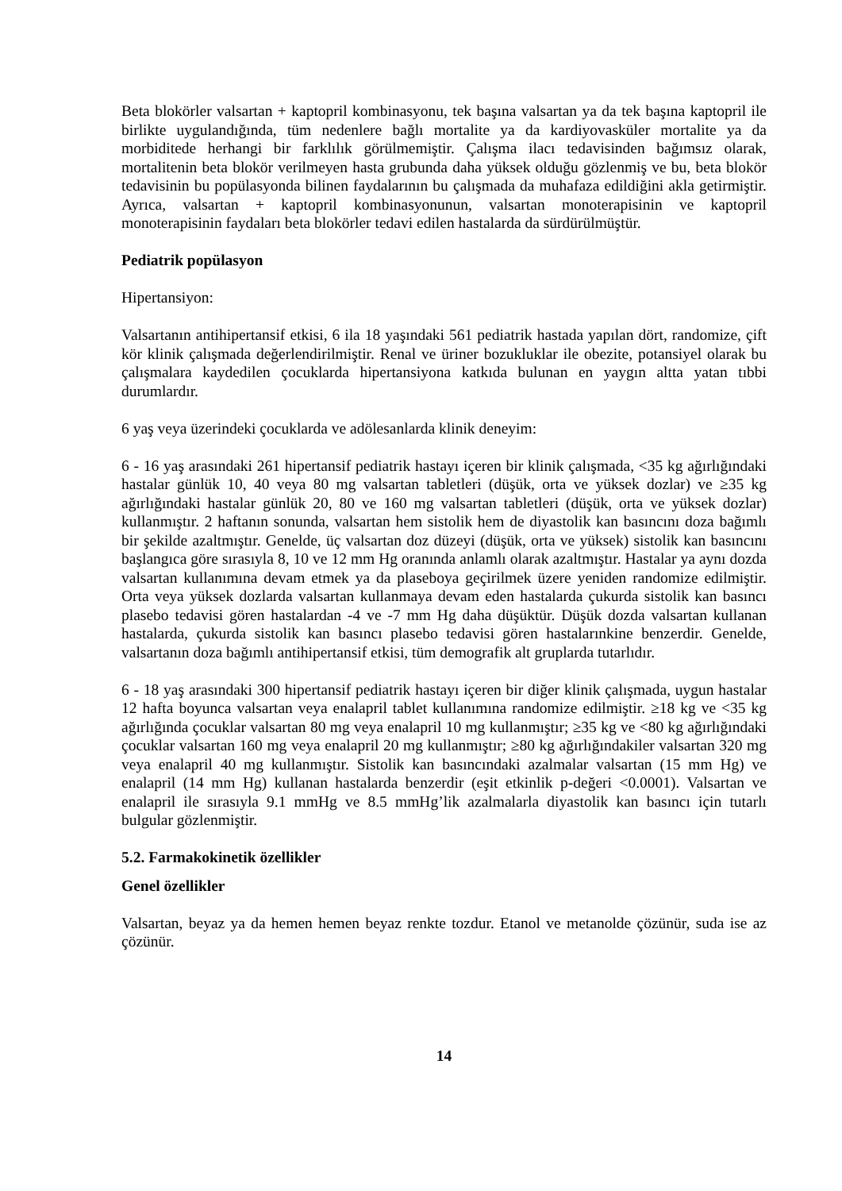Beta blokörler valsartan + kaptopril kombinasyonu, tek başına valsartan ya da tek başına kaptopril ile birlikte uygulandığında, tüm nedenlere bağlı mortalite ya da kardiyovasküler mortalite ya da morbiditede herhangi bir farklılık görülmemiştir. Çalışma ilacı tedavisinden bağımsız olarak, mortalitenin beta blokör verilmeyen hasta grubunda daha yüksek olduğu gözlenmiş ve bu, beta blokör tedavisinin bu popülasyonda bilinen faydalarının bu çalışmada da muhafaza edildiğini akla getirmiştir. Ayrıca, valsartan + kaptopril kombinasyonunun, valsartan monoterapisinin ve kaptopril monoterapisinin faydaları beta blokörler tedavi edilen hastalarda da sürdürülmüştür.
Pediatrik popülasyon
Hipertansiyon:
Valsartanın antihipertansif etkisi, 6 ila 18 yaşındaki 561 pediatrik hastada yapılan dört, randomize, çift kör klinik çalışmada değerlendirilmiştir. Renal ve üriner bozukluklar ile obezite, potansiyel olarak bu çalışmalara kaydedilen çocuklarda hipertansiyona katkıda bulunan en yaygın altta yatan tıbbi durumlardır.
6 yaş veya üzerindeki çocuklarda ve adölesanlarda klinik deneyim:
6 - 16 yaş arasındaki 261 hipertansif pediatrik hastayı içeren bir klinik çalışmada, <35 kg ağırlığındaki hastalar günlük 10, 40 veya 80 mg valsartan tabletleri (düşük, orta ve yüksek dozlar) ve ≥35 kg ağırlığındaki hastalar günlük 20, 80 ve 160 mg valsartan tabletleri (düşük, orta ve yüksek dozlar) kullanmıştır. 2 haftanın sonunda, valsartan hem sistolik hem de diyastolik kan basıncını doza bağımlı bir şekilde azaltmıştır. Genelde, üç valsartan doz düzeyi (düşük, orta ve yüksek) sistolik kan basıncını başlangıca göre sırasıyla 8, 10 ve 12 mm Hg oranında anlamlı olarak azaltmıştır. Hastalar ya aynı dozda valsartan kullanımına devam etmek ya da plaseboya geçirilmek üzere yeniden randomize edilmiştir. Orta veya yüksek dozlarda valsartan kullanmaya devam eden hastalarda çukurda sistolik kan basıncı plasebo tedavisi gören hastalardan -4 ve -7 mm Hg daha düşüktür. Düşük dozda valsartan kullanan hastalarda, çukurda sistolik kan basıncı plasebo tedavisi gören hastalarınkine benzerdir. Genelde, valsartanın doza bağımlı antihipertansif etkisi, tüm demografik alt gruplarda tutarlıdır.
6 - 18 yaş arasındaki 300 hipertansif pediatrik hastayı içeren bir diğer klinik çalışmada, uygun hastalar 12 hafta boyunca valsartan veya enalapril tablet kullanımına randomize edilmiştir. ≥18 kg ve <35 kg ağırlığında çocuklar valsartan 80 mg veya enalapril 10 mg kullanmıştır; ≥35 kg ve <80 kg ağırlığındaki çocuklar valsartan 160 mg veya enalapril 20 mg kullanmıştır; ≥80 kg ağırlığındakiler valsartan 320 mg veya enalapril 40 mg kullanmıştır. Sistolik kan basıncındaki azalmalar valsartan (15 mm Hg) ve enalapril (14 mm Hg) kullanan hastalarda benzerdir (eşit etkinlik p-değeri <0.0001). Valsartan ve enalapril ile sırasıyla 9.1 mmHg ve 8.5 mmHg’lik azalmalarla diyastolik kan basıncı için tutarlı bulgular gözlenmiştir.
5.2. Farmakokinetik özellikler
Genel özellikler
Valsartan, beyaz ya da hemen hemen beyaz renkte tozdur. Etanol ve metanolde çözünür, suda ise az çözünür.
14